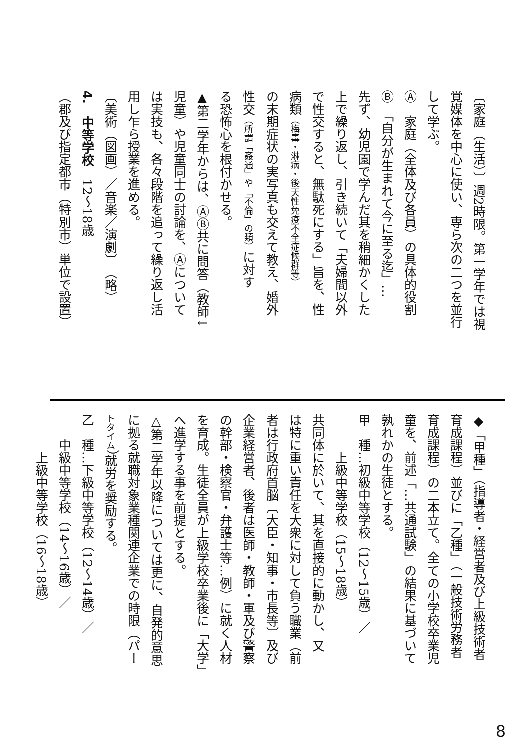〔家庭（生活）〕週2時限。第一学年では視
覚媒体を中心に使い、専ら次の二つを並行
して学ぶ。
Ⓐ　家庭（全体及び各員）の具体的役割
Ⓑ　「自分が生まれて今に至る迄」…
先ず、幼児園で学んだ其を稍細かくした
上で繰り返し、引き続いて「夫婦間以外
で性交すると、無駄死にする」旨を、性
病類（梅毒・淋病・後天性免疫不全症候群等）
の末期症状の実写真も交えて教え、婚外
性交（所謂「姦通」や「不倫」の類）に対す
る恐怖心を根付かせる。
▲第二学年からは、ⒶⒷ共に問答（教師↓
児童）や児童同士の討論を、Ⓐについて
は実技も、各々段階を追って繰り返し活
用し乍ら授業を進める。
〔美術（図画）／音楽／演劇〕　（略）
4.　中等学校　12～18歳
（郡及び指定都市（特別市）単位で設置）
◆「甲種」（指導者・経営者及び上級技術者
育成課程）並びに「乙種」（一般技術労務者
育成課程）の二本立て。全ての小学校卒業児
童を、前述「…共通試験」の結果に基づいて
孰れかの生徒とする。
甲　種…初級中等学校（12～15歳）／
　　　上級中等学校（15～18歳）
共同体に於いて、其を直接的に動かし、又
は特に重い責任を大衆に対して負う職業（前
者は行政府首脳〔大臣・知事・市長等〕及び
企業経営者、後者は医師・教師・軍及び警察
の幹部・検察官・弁護士等…例）に就く人材
を育成。生徒全員が上級学校卒業後に「大学」
へ進学する事を前提とする。
△第二学年以降については更に、自発的意思
に拠る就職対象業種関連企業での時限（パー
トタイム）就労を奨励する。
乙　種…下級中等学校（12～14歳）／
　　中級中等学校（14～16歳）／
　　　上級中等学校（16～18歳）
8